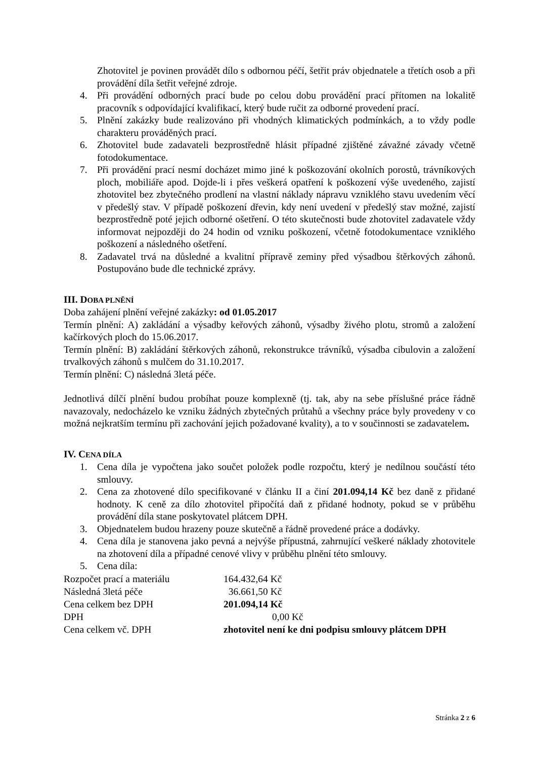Zhotovitel je povinen provádět dílo s odbornou péčí, šetřit práv objednatele a třetích osob a při provádění díla šetřit veřejné zdroje.
4. Při provádění odborných prací bude po celou dobu provádění prací přítomen na lokalitě pracovník s odpovídající kvalifikací, který bude ručit za odborné provedení prací.
5. Plnění zakázky bude realizováno při vhodných klimatických podmínkách, a to vždy podle charakteru prováděných prací.
6. Zhotovitel bude zadavateli bezprostředně hlásit případné zjištěné závažné závady včetně fotodokumentace.
7. Při provádění prací nesmí docházet mimo jiné k poškozování okolních porostů, trávníkových ploch, mobiliáře apod. Dojde-li i přes veškerá opatření k poškození výše uvedeného, zajistí zhotovitel bez zbytečného prodlení na vlastní náklady nápravu vzniklého stavu uvedením věcí v předešlý stav. V případě poškození dřevin, kdy není uvedení v předešlý stav možné, zajistí bezprostředně poté jejich odborné ošetření. O této skutečnosti bude zhotovitel zadavatele vždy informovat nejpozději do 24 hodin od vzniku poškození, včetně fotodokumentace vzniklého poškození a následného ošetření.
8. Zadavatel trvá na důsledné a kvalitní přípravě zeminy před výsadbou štěrkových záhonů. Postupováno bude dle technické zprávy.
III. DOBA PLNĚNÍ
Doba zahájení plnění veřejné zakázky: od 01.05.2017
Termín plnění: A) zakládání a výsadby keřových záhonů, výsadby živého plotu, stromů a založení kačírkových ploch do 15.06.2017.
Termín plnění: B) zakládání štěrkových záhonů, rekonstrukce trávníků, výsadba cibulovin a založení trvalkových záhonů s mulčem do 31.10.2017.
Termín plnění: C) následná 3letá péče.
Jednotlivá dílčí plnění budou probíhat pouze komplexně (tj. tak, aby na sebe příslušné práce řádně navazovaly, nedocházelo ke vzniku žádných zbytečných průtahů a všechny práce byly provedeny v co možná nejkratším termínu při zachování jejich požadované kvality), a to v součinnosti se zadavatelem.
IV. CENA DÍLA
1. Cena díla je vypočtena jako součet položek podle rozpočtu, který je nedílnou součástí této smlouvy.
2. Cena za zhotovené dílo specifikované v článku II a činí 201.094,14 Kč bez daně z přidané hodnoty. K ceně za dílo zhotovitel připočítá daň z přidané hodnoty, pokud se v průběhu provádění díla stane poskytovatel plátcem DPH.
3. Objednatelem budou hrazeny pouze skutečně a řádně provedené práce a dodávky.
4. Cena díla je stanovena jako pevná a nejvýše přípustná, zahrnující veškeré náklady zhotovitele na zhotovení díla a případné cenové vlivy v průběhu plnění této smlouvy.
5. Cena díla:
| Rozpočet prací a materiálu | 164.432,64 Kč |
| Následná 3letá péče | 36.661,50 Kč |
| Cena celkem bez DPH | 201.094,14 Kč |
| DPH | 0,00 Kč |
| Cena celkem vč. DPH | zhotovitel není ke dni podpisu smlouvy plátcem DPH |
Stránka 2 z 6